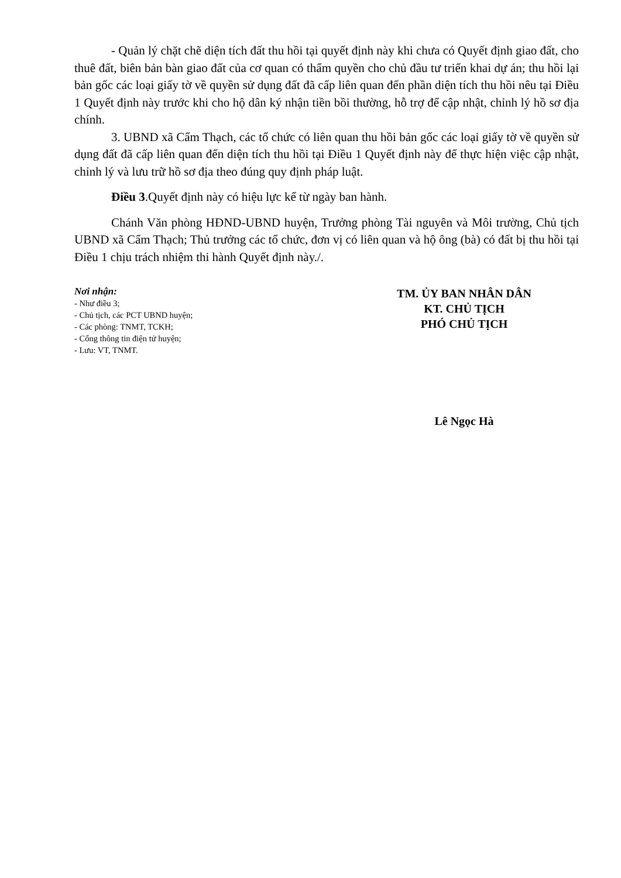- Quản lý chặt chẽ diện tích đất thu hồi tại quyết định này khi chưa có Quyết định giao đất, cho thuê đất, biên bản bàn giao đất của cơ quan có thẩm quyền cho chủ đầu tư triển khai dự án; thu hồi lại bản gốc các loại giấy tờ về quyền sử dụng đất đã cấp liên quan đến phần diện tích thu hồi nêu tại Điều 1 Quyết định này trước khi cho hộ dân ký nhận tiền bồi thường, hỗ trợ để cập nhật, chỉnh lý hồ sơ địa chính.
3. UBND xã Cẩm Thạch, các tổ chức có liên quan thu hồi bản gốc các loại giấy tờ về quyền sử dụng đất đã cấp liên quan đến diện tích thu hồi tại Điều 1 Quyết định này để thực hiện việc cập nhật, chỉnh lý và lưu trữ hồ sơ địa theo đúng quy định pháp luật.
Điều 3.Quyết định này có hiệu lực kể từ ngày ban hành.
Chánh Văn phòng HĐND-UBND huyện, Trưởng phòng Tài nguyên và Môi trường, Chủ tịch UBND xã Cẩm Thạch; Thủ trưởng các tổ chức, đơn vị có liên quan và hộ ông (bà) có đất bị thu hồi tại Điều 1 chịu trách nhiệm thi hành Quyết định này./.
Nơi nhận:
- Như điều 3;
- Chủ tịch, các PCT UBND huyện;
- Các phòng: TNMT, TCKH;
- Cổng thông tin điện tử huyện;
- Lưu: VT, TNMT.
TM. ỦY BAN NHÂN DÂN
KT. CHỦ TỊCH
PHÓ CHỦ TỊCH
Lê Ngọc Hà